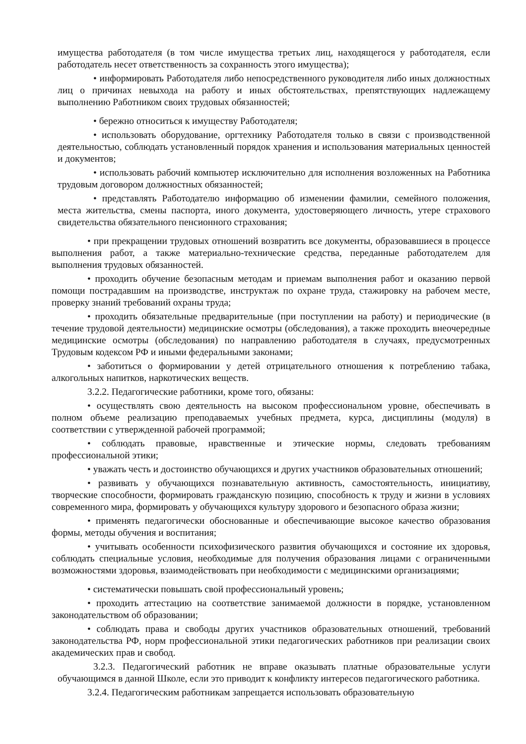имущества работодателя (в том числе имущества третьих лиц, находящегося у работодателя, если работодатель несет ответственность за сохранность этого имущества);
• информировать Работодателя либо непосредственного руководителя либо иных должностных лиц о причинах невыхода на работу и иных обстоятельствах, препятствующих надлежащему выполнению Работником своих трудовых обязанностей;
• бережно относиться к имуществу Работодателя;
• использовать оборудование, оргтехнику Работодателя только в связи с производственной деятельностью, соблюдать установленный порядок хранения и использования материальных ценностей и документов;
• использовать рабочий компьютер исключительно для исполнения возложенных на Работника трудовым договором должностных обязанностей;
• представлять Работодателю информацию об изменении фамилии, семейного положения, места жительства, смены паспорта, иного документа, удостоверяющего личность, утере страхового свидетельства обязательного пенсионного страхования;
• при прекращении трудовых отношений возвратить все документы, образовавшиеся в процессе выполнения работ, а также материально-технические средства, переданные работодателем для выполнения трудовых обязанностей.
• проходить обучение безопасным методам и приемам выполнения работ и оказанию первой помощи пострадавшим на производстве, инструктаж по охране труда, стажировку на рабочем месте, проверку знаний требований охраны труда;
• проходить обязательные предварительные (при поступлении на работу) и периодические (в течение трудовой деятельности) медицинские осмотры (обследования), а также проходить внеочередные медицинские осмотры (обследования) по направлению работодателя в случаях, предусмотренных Трудовым кодексом РФ и иными федеральными законами;
• заботиться о формировании у детей отрицательного отношения к потреблению табака, алкогольных напитков, наркотических веществ.
3.2.2. Педагогические работники, кроме того, обязаны:
• осуществлять свою деятельность на высоком профессиональном уровне, обеспечивать в полном объеме реализацию преподаваемых учебных предмета, курса, дисциплины (модуля) в соответствии с утвержденной рабочей программой;
• соблюдать правовые, нравственные и этические нормы, следовать требованиям профессиональной этики;
• уважать честь и достоинство обучающихся и других участников образовательных отношений;
• развивать у обучающихся познавательную активность, самостоятельность, инициативу, творческие способности, формировать гражданскую позицию, способность к труду и жизни в условиях современного мира, формировать у обучающихся культуру здорового и безопасного образа жизни;
• применять педагогически обоснованные и обеспечивающие высокое качество образования формы, методы обучения и воспитания;
• учитывать особенности психофизического развития обучающихся и состояние их здоровья, соблюдать специальные условия, необходимые для получения образования лицами с ограниченными возможностями здоровья, взаимодействовать при необходимости с медицинскими организациями;
• систематически повышать свой профессиональный уровень;
• проходить аттестацию на соответствие занимаемой должности в порядке, установленном законодательством об образовании;
• соблюдать права и свободы других участников образовательных отношений, требований законодательства РФ, норм профессиональной этики педагогических работников при реализации своих академических прав и свобод.
3.2.3. Педагогический работник не вправе оказывать платные образовательные услуги обучающимся в данной Школе, если это приводит к конфликту интересов педагогического работника.
3.2.4. Педагогическим работникам запрещается использовать образовательную